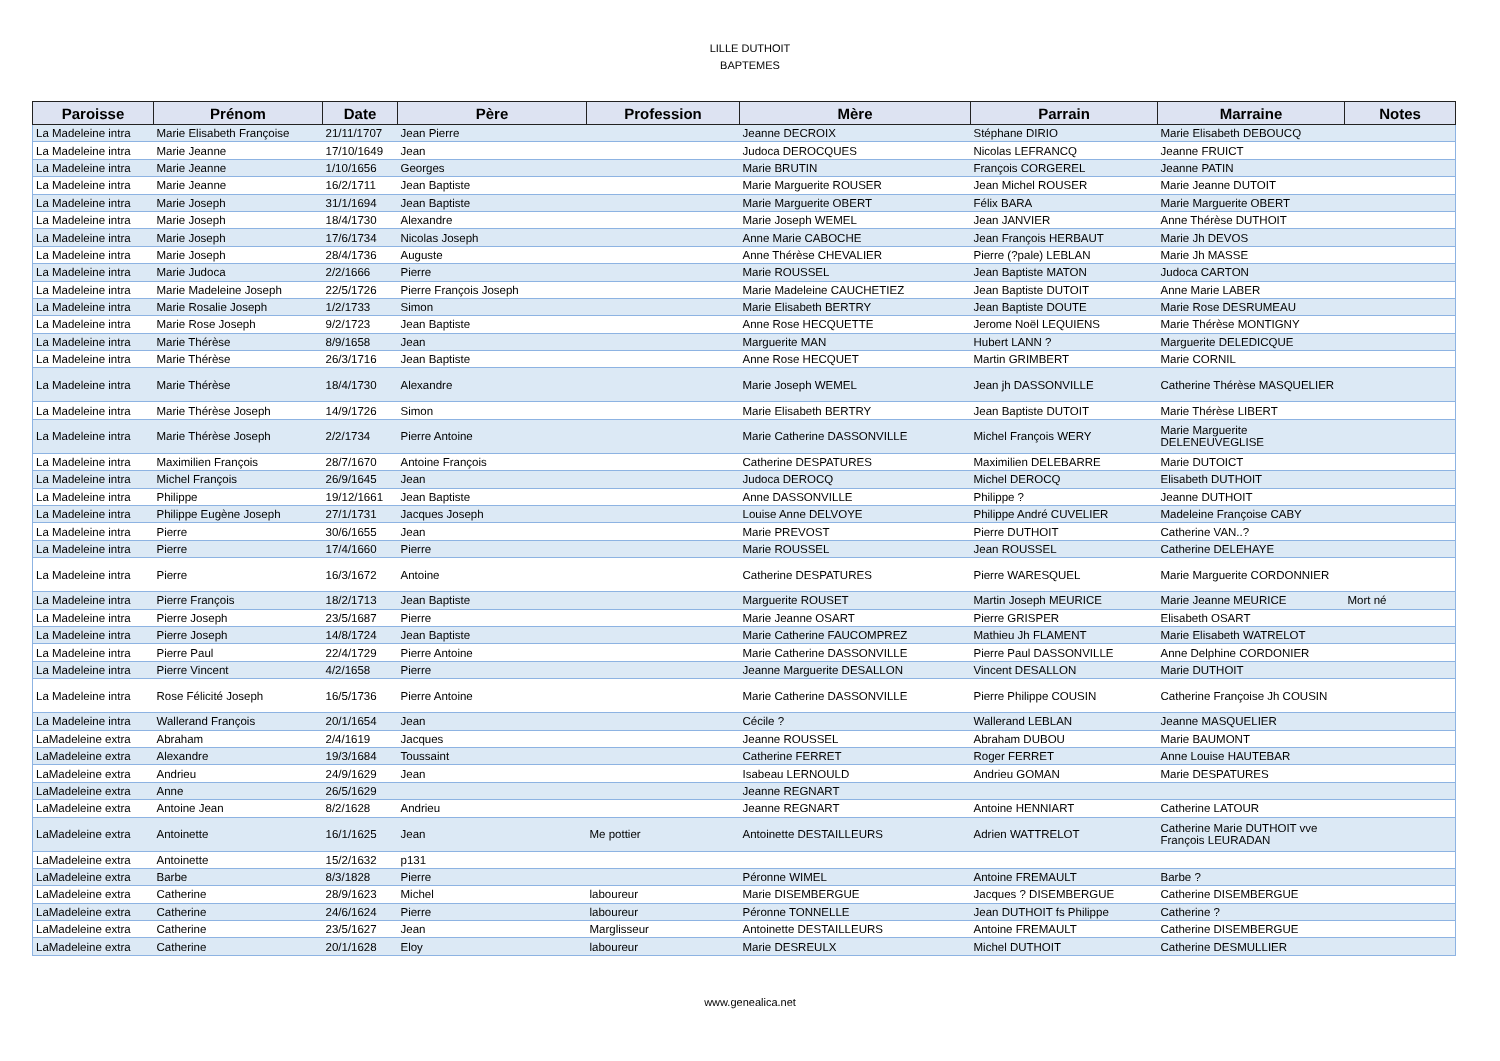LILLE DUTHOIT
BAPTEMES
| Paroisse | Prénom | Date | Père | Profession | Mère | Parrain | Marraine | Notes |
| --- | --- | --- | --- | --- | --- | --- | --- | --- |
| La Madeleine intra | Marie Elisabeth Françoise | 21/11/1707 | Jean Pierre | | Jeanne DECROIX | Stéphane DIRIO | Marie Elisabeth DEBOUCQ | |
| La Madeleine intra | Marie Jeanne | 17/10/1649 | Jean | | Judoca DEROCQUES | Nicolas LEFRANCQ | Jeanne FRUICT | |
| La Madeleine intra | Marie Jeanne | 1/10/1656 | Georges | | Marie BRUTIN | François CORGEREL | Jeanne PATIN | |
| La Madeleine intra | Marie Jeanne | 16/2/1711 | Jean Baptiste | | Marie Marguerite ROUSER | Jean Michel ROUSER | Marie Jeanne DUTOIT | |
| La Madeleine intra | Marie Joseph | 31/1/1694 | Jean Baptiste | | Marie Marguerite OBERT | Félix BARA | Marie Marguerite OBERT | |
| La Madeleine intra | Marie Joseph | 18/4/1730 | Alexandre | | Marie Joseph WEMEL | Jean JANVIER | Anne Thérèse DUTHOIT | |
| La Madeleine intra | Marie Joseph | 17/6/1734 | Nicolas Joseph | | Anne Marie CABOCHE | Jean François HERBAUT | Marie Jh DEVOS | |
| La Madeleine intra | Marie Joseph | 28/4/1736 | Auguste | | Anne Thérèse CHEVALIER | Pierre (?pale) LEBLAN | Marie Jh MASSE | |
| La Madeleine intra | Marie Judoca | 2/2/1666 | Pierre | | Marie ROUSSEL | Jean Baptiste MATON | Judoca CARTON | |
| La Madeleine intra | Marie Madeleine Joseph | 22/5/1726 | Pierre François Joseph | | Marie Madeleine CAUCHETIEZ | Jean Baptiste DUTOIT | Anne Marie LABER | |
| La Madeleine intra | Marie Rosalie Joseph | 1/2/1733 | Simon | | Marie Elisabeth BERTRY | Jean Baptiste DOUTE | Marie Rose DESRUMEAU | |
| La Madeleine intra | Marie Rose Joseph | 9/2/1723 | Jean Baptiste | | Anne Rose HECQUETTE | Jerome Noël LEQUIENS | Marie Thérèse MONTIGNY | |
| La Madeleine intra | Marie Thérèse | 8/9/1658 | Jean | | Marguerite MAN | Hubert LANN ? | Marguerite DELEDICQUE | |
| La Madeleine intra | Marie Thérèse | 26/3/1716 | Jean Baptiste | | Anne Rose HECQUET | Martin GRIMBERT | Marie CORNIL | |
| La Madeleine intra | Marie Thérèse | 18/4/1730 | Alexandre | | Marie Joseph WEMEL | Jean jh DASSONVILLE | Catherine Thérèse MASQUELIER | |
| La Madeleine intra | Marie Thérèse Joseph | 14/9/1726 | Simon | | Marie Elisabeth BERTRY | Jean Baptiste DUTOIT | Marie Thérèse LIBERT | |
| La Madeleine intra | Marie Thérèse Joseph | 2/2/1734 | Pierre Antoine | | Marie Catherine DASSONVILLE | Michel François WERY | Marie Marguerite DELENEUVEGLISE | |
| La Madeleine intra | Maximilien François | 28/7/1670 | Antoine François | | Catherine DESPATURES | Maximilien DELEBARRE | Marie DUTOICT | |
| La Madeleine intra | Michel François | 26/9/1645 | Jean | | Judoca DEROCQ | Michel DEROCQ | Elisabeth DUTHOIT | |
| La Madeleine intra | Philippe | 19/12/1661 | Jean Baptiste | | Anne DASSONVILLE | Philippe ? | Jeanne DUTHOIT | |
| La Madeleine intra | Philippe Eugène Joseph | 27/1/1731 | Jacques Joseph | | Louise Anne DELVOYE | Philippe André CUVELIER | Madeleine Françoise CABY | |
| La Madeleine intra | Pierre | 30/6/1655 | Jean | | Marie PREVOST | Pierre DUTHOIT | Catherine VAN..? | |
| La Madeleine intra | Pierre | 17/4/1660 | Pierre | | Marie ROUSSEL | Jean ROUSSEL | Catherine DELEHAYE | |
| La Madeleine intra | Pierre | 16/3/1672 | Antoine | | Catherine DESPATURES | Pierre WARESQUEL | Marie Marguerite CORDONNIER | |
| La Madeleine intra | Pierre François | 18/2/1713 | Jean Baptiste | | Marguerite ROUSET | Martin Joseph MEURICE | Marie Jeanne MEURICE | Mort né |
| La Madeleine intra | Pierre Joseph | 23/5/1687 | Pierre | | Marie Jeanne OSART | Pierre GRISPER | Elisabeth OSART | |
| La Madeleine intra | Pierre Joseph | 14/8/1724 | Jean Baptiste | | Marie Catherine FAUCOMPREZ | Mathieu Jh FLAMENT | Marie Elisabeth WATRELOT | |
| La Madeleine intra | Pierre Paul | 22/4/1729 | Pierre Antoine | | Marie Catherine DASSONVILLE | Pierre Paul DASSONVILLE | Anne Delphine CORDONIER | |
| La Madeleine intra | Pierre Vincent | 4/2/1658 | Pierre | | Jeanne Marguerite DESALLON | Vincent DESALLON | Marie DUTHOIT | |
| La Madeleine intra | Rose Félicité Joseph | 16/5/1736 | Pierre Antoine | | Marie Catherine DASSONVILLE | Pierre Philippe COUSIN | Catherine Françoise Jh COUSIN | |
| La Madeleine intra | Wallerand François | 20/1/1654 | Jean | | Cécile ? | Wallerand LEBLAN | Jeanne MASQUELIER | |
| LaMadeleine extra | Abraham | 2/4/1619 | Jacques | | Jeanne ROUSSEL | Abraham DUBOU | Marie BAUMONT | |
| LaMadeleine extra | Alexandre | 19/3/1684 | Toussaint | | Catherine FERRET | Roger FERRET | Anne Louise HAUTEBAR | |
| LaMadeleine extra | Andrieu | 24/9/1629 | Jean | | Isabeau LERNOULD | Andrieu GOMAN | Marie DESPATURES | |
| LaMadeleine extra | Anne | 26/5/1629 | | | Jeanne REGNART | | | |
| LaMadeleine extra | Antoine Jean | 8/2/1628 | Andrieu | | Jeanne REGNART | Antoine HENNIART | Catherine LATOUR | |
| LaMadeleine extra | Antoinette | 16/1/1625 | Jean | Me pottier | Antoinette DESTAILLEURS | Adrien WATTRELOT | Catherine Marie DUTHOIT vve François LEURADAN | |
| LaMadeleine extra | Antoinette | 15/2/1632 | p131 | | | | | |
| LaMadeleine extra | Barbe | 8/3/1828 | Pierre | | Péronne WIMEL | Antoine FREMAULT | Barbe ? | |
| LaMadeleine extra | Catherine | 28/9/1623 | Michel | laboureur | Marie DISEMBERGUE | Jacques ? DISEMBERGUE | Catherine DISEMBERGUE | |
| LaMadeleine extra | Catherine | 24/6/1624 | Pierre | laboureur | Péronne TONNELLE | Jean DUTHOIT fs Philippe | Catherine ? | |
| LaMadeleine extra | Catherine | 23/5/1627 | Jean | Marglisseur | Antoinette DESTAILLEURS | Antoine FREMAULT | Catherine DISEMBERGUE | |
| LaMadeleine extra | Catherine | 20/1/1628 | Eloy | laboureur | Marie DESREULX | Michel DUTHOIT | Catherine DESMULLIER | |
www.genealica.net